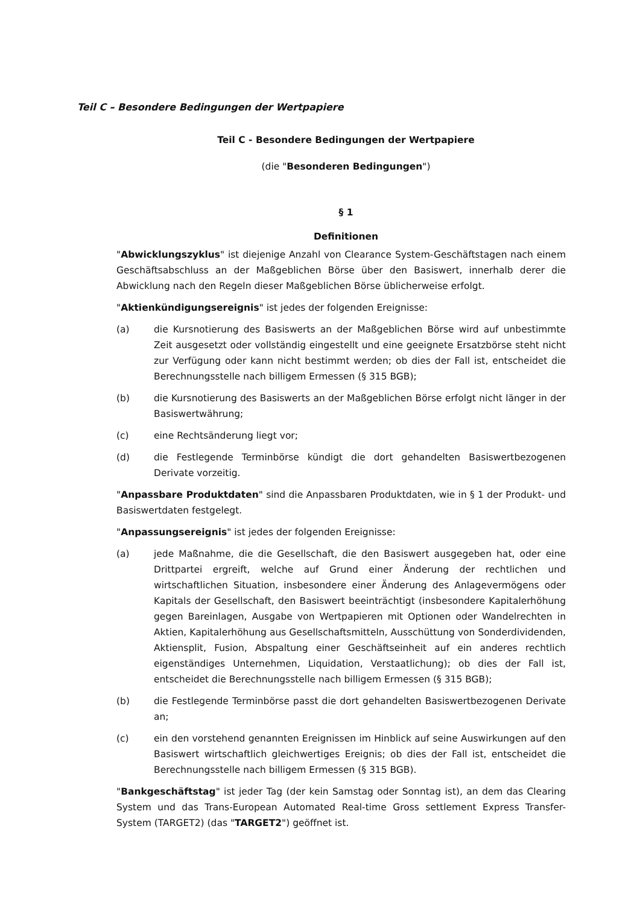Teil C – Besondere Bedingungen der Wertpapiere
Teil C - Besondere Bedingungen der Wertpapiere
(die "Besonderen Bedingungen")
§ 1
Definitionen
"Abwicklungszyklus" ist diejenige Anzahl von Clearance System-Geschäftstagen nach einem Geschäftsabschluss an der Maßgeblichen Börse über den Basiswert, innerhalb derer die Abwicklung nach den Regeln dieser Maßgeblichen Börse üblicherweise erfolgt.
"Aktienkündigungsereignis" ist jedes der folgenden Ereignisse:
(a) die Kursnotierung des Basiswerts an der Maßgeblichen Börse wird auf unbestimmte Zeit ausgesetzt oder vollständig eingestellt und eine geeignete Ersatzbörse steht nicht zur Verfügung oder kann nicht bestimmt werden; ob dies der Fall ist, entscheidet die Berechnungsstelle nach billigem Ermessen (§ 315 BGB);
(b) die Kursnotierung des Basiswerts an der Maßgeblichen Börse erfolgt nicht länger in der Basiswertwährung;
(c) eine Rechtsänderung liegt vor;
(d) die Festlegende Terminbörse kündigt die dort gehandelten Basiswertbezogenen Derivate vorzeitig.
"Anpassbare Produktdaten" sind die Anpassbaren Produktdaten, wie in § 1 der Produkt- und Basiswertdaten festgelegt.
"Anpassungsereignis" ist jedes der folgenden Ereignisse:
(a) jede Maßnahme, die die Gesellschaft, die den Basiswert ausgegeben hat, oder eine Drittpartei ergreift, welche auf Grund einer Änderung der rechtlichen und wirtschaftlichen Situation, insbesondere einer Änderung des Anlagevermögens oder Kapitals der Gesellschaft, den Basiswert beeinträchtigt (insbesondere Kapitalerhöhung gegen Bareinlagen, Ausgabe von Wertpapieren mit Optionen oder Wandelrechten in Aktien, Kapitalerhöhung aus Gesellschaftsmitteln, Ausschüttung von Sonderdividenden, Aktiensplit, Fusion, Abspaltung einer Geschäftseinheit auf ein anderes rechtlich eigenständiges Unternehmen, Liquidation, Verstaatlichung); ob dies der Fall ist, entscheidet die Berechnungsstelle nach billigem Ermessen (§ 315 BGB);
(b) die Festlegende Terminbörse passt die dort gehandelten Basiswertbezogenen Derivate an;
(c) ein den vorstehend genannten Ereignissen im Hinblick auf seine Auswirkungen auf den Basiswert wirtschaftlich gleichwertiges Ereignis; ob dies der Fall ist, entscheidet die Berechnungsstelle nach billigem Ermessen (§ 315 BGB).
"Bankgeschäftstag" ist jeder Tag (der kein Samstag oder Sonntag ist), an dem das Clearing System und das Trans-European Automated Real-time Gross settlement Express Transfer-System (TARGET2) (das "TARGET2") geöffnet ist.